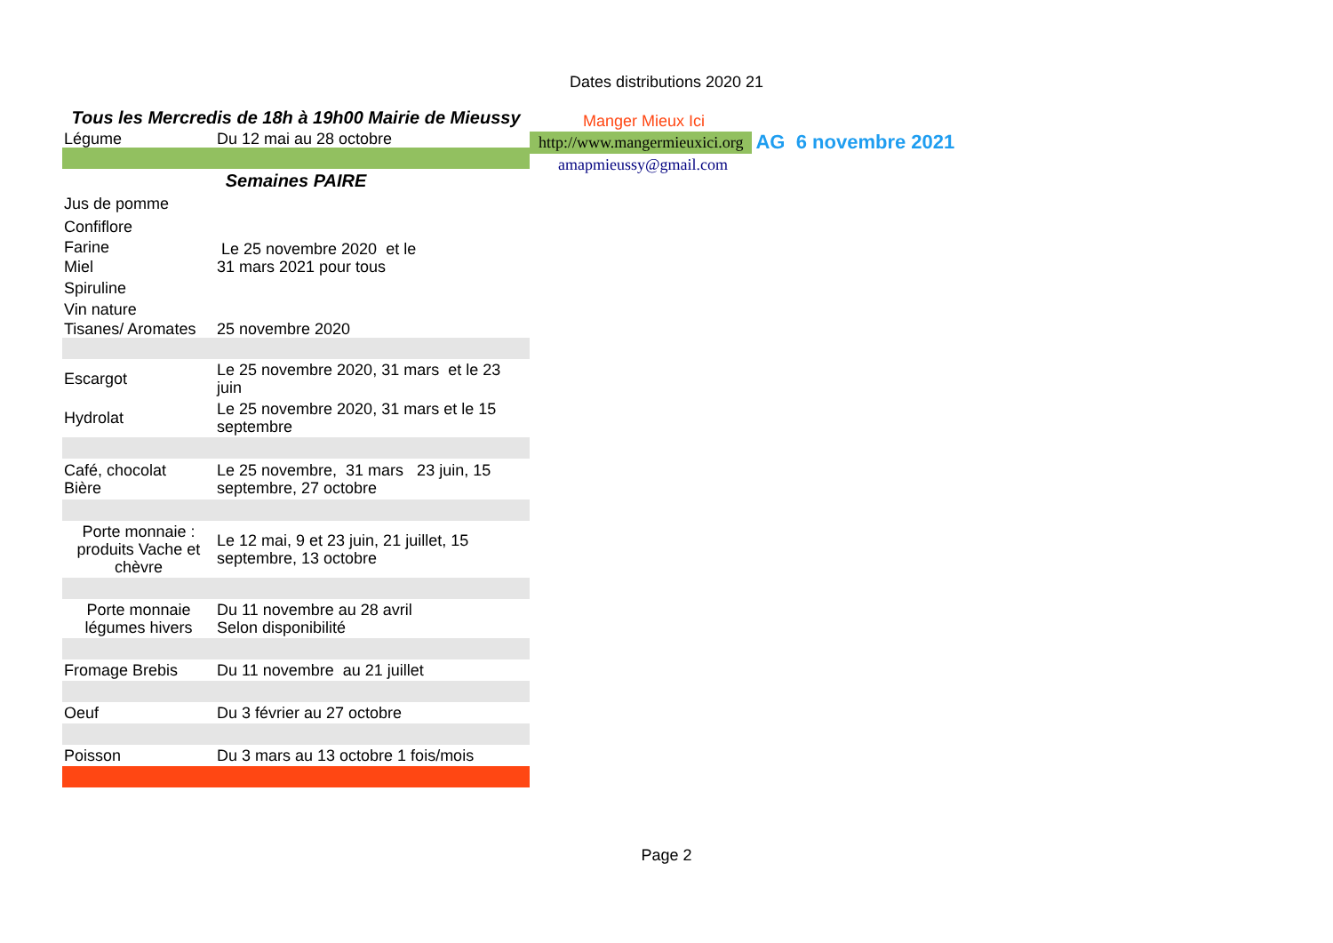Dates distributions 2020 21
| Tous les Mercredis de 18h à 19h00 Mairie de Mieussy | |
| Légume | Du 12 mai au 28 octobre |
| Semaines PAIRE | |
| Jus de pomme | |
| Confiflore | |
| Farine | Le 25 novembre 2020 et le 31 mars 2021 pour tous |
| Miel | |
| Spiruline | |
| Vin nature | |
| Tisanes/ Aromates | 25 novembre 2020 |
| Escargot | Le 25 novembre 2020, 31 mars et le 23 juin |
| Hydrolat | Le 25 novembre 2020, 31 mars et le 15 septembre |
| Café, chocolat Bière | Le 25 novembre, 31 mars 23 juin, 15 septembre, 27 octobre |
| Porte monnaie : produits Vache et chèvre | Le 12 mai, 9 et 23 juin, 21 juillet, 15 septembre, 13 octobre |
| Porte monnaie légumes hivers | Du 11 novembre au 28 avril Selon disponibilité |
| Fromage Brebis | Du 11 novembre au 21 juillet |
| Oeuf | Du 3 février au 27 octobre |
| Poisson | Du 3 mars au 13 octobre 1 fois/mois |
Manger Mieux Ici
http://www.mangermieuxici.org AG 6 novembre 2021
amapmieussy@gmail.com
Page 2